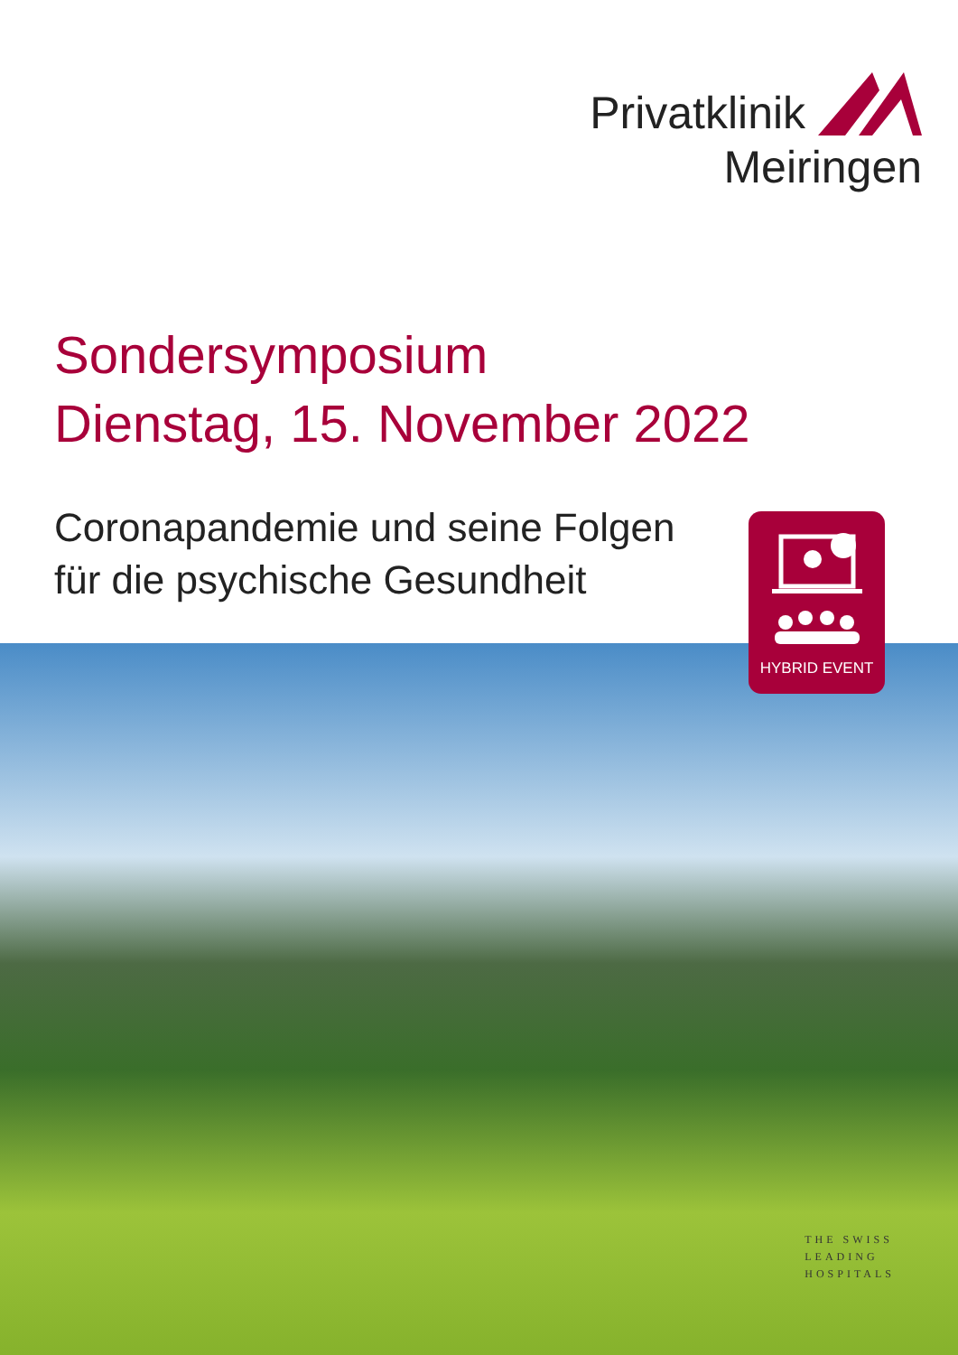Privatklinik
Meiringen
Sondersymposium
Dienstag, 15. November 2022
Coronapandemie und seine Folgen
für die psychische Gesundheit
HYBRID EVENT
THE SWISS
LEADING
HOSPITALS